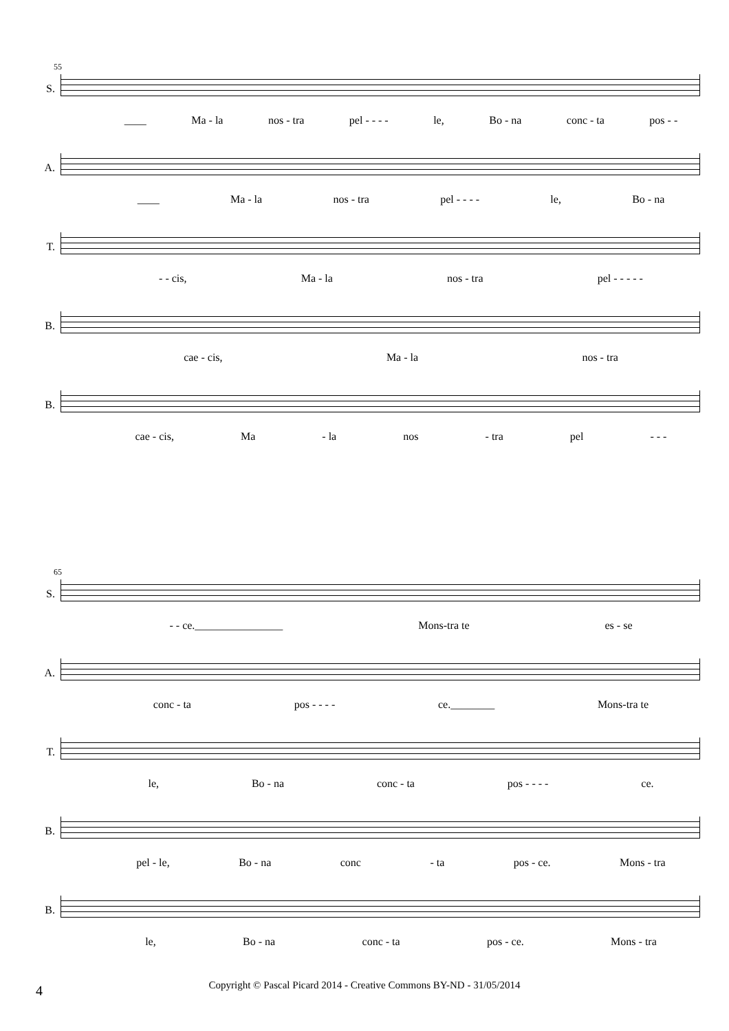S.
55
____ Ma - la nos - tra pel - - - - le, Bo - na conc - ta pos - -
A.
____ Ma - la nos - tra pel - - - - le, Bo - na
T.
- - cis, Ma - la nos - tra pel - - - - -
B.
cae - cis, Ma - la nos - tra
B.
cae - cis, Ma - la nos - tra pel - - -
S.
65
- - ce.________________ Mons-tra te es - se
A.
conc - ta pos - - - - ce.________ Mons-tra te
T.
le, Bo - na conc - ta pos - - - - ce.
B.
pel - le, Bo - na conc - ta pos - ce. Mons - tra
B.
le, Bo - na conc - ta pos - ce. Mons - tra
4
Copyright © Pascal Picard 2014 - Creative Commons BY-ND - 31/05/2014